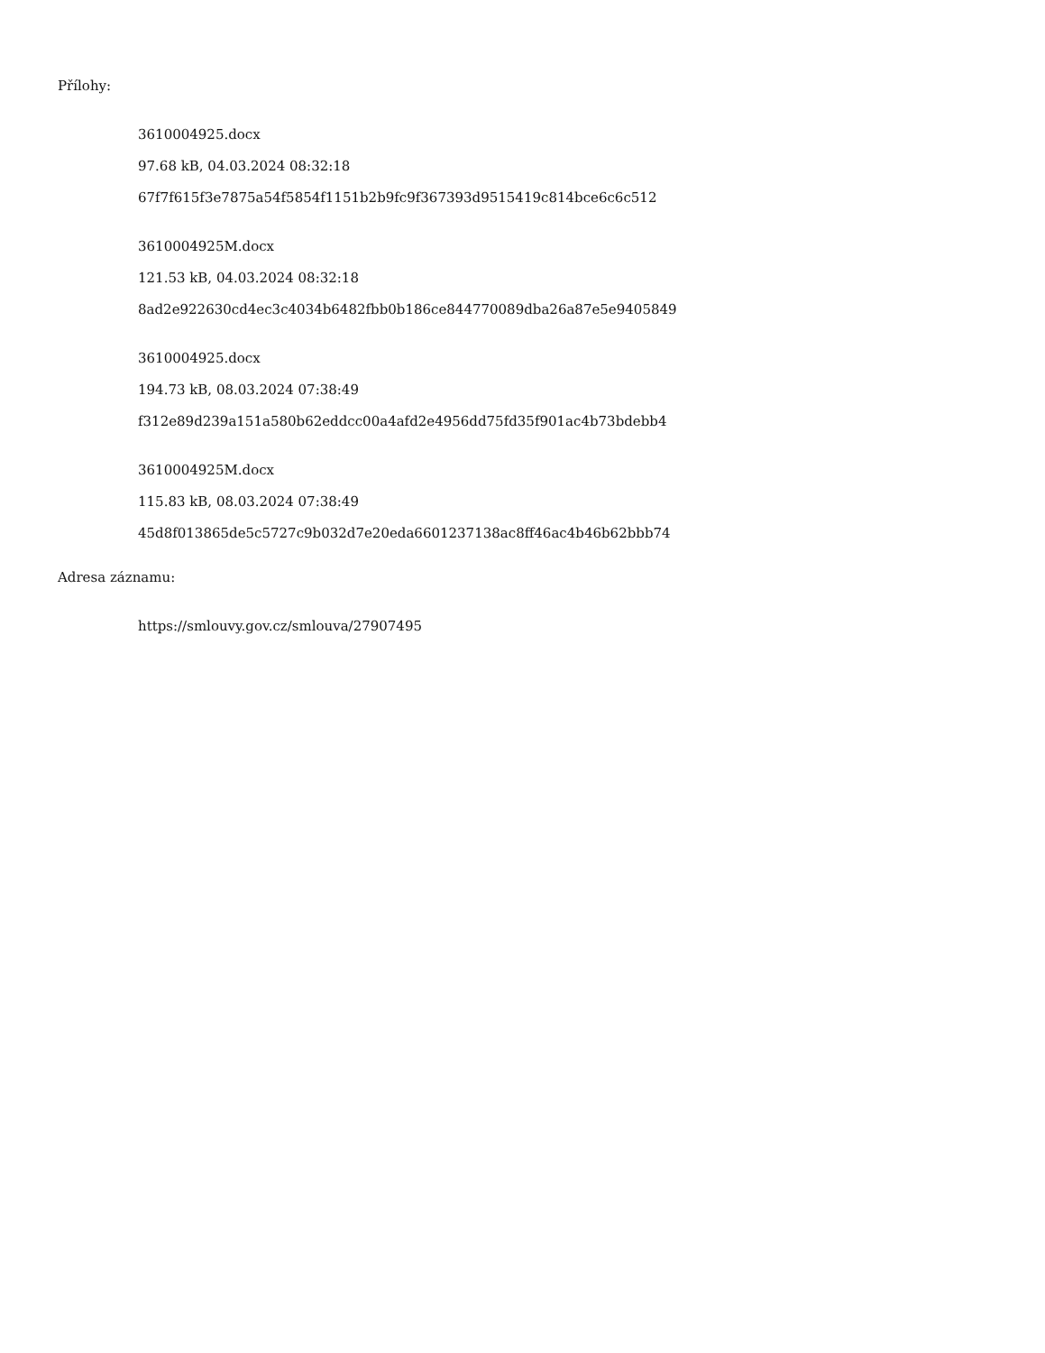Přílohy:
3610004925.docx
97.68 kB, 04.03.2024 08:32:18
67f7f615f3e7875a54f5854f1151b2b9fc9f367393d9515419c814bce6c6c512
3610004925M.docx
121.53 kB, 04.03.2024 08:32:18
8ad2e922630cd4ec3c4034b6482fbb0b186ce844770089dba26a87e5e9405849
3610004925.docx
194.73 kB, 08.03.2024 07:38:49
f312e89d239a151a580b62eddcc00a4afd2e4956dd75fd35f901ac4b73bdebb4
3610004925M.docx
115.83 kB, 08.03.2024 07:38:49
45d8f013865de5c5727c9b032d7e20eda6601237138ac8ff46ac4b46b62bbb74
Adresa záznamu:
https://smlouvy.gov.cz/smlouva/27907495